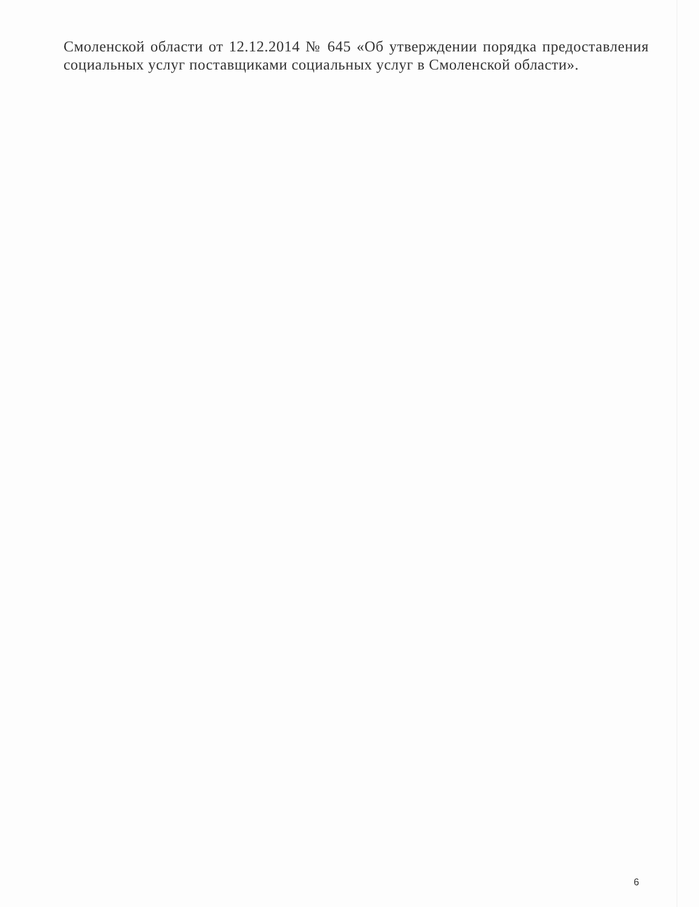Смоленской области от 12.12.2014 № 645 «Об утверждении порядка предоставления социальных услуг поставщиками социальных услуг в Смоленской области».
6